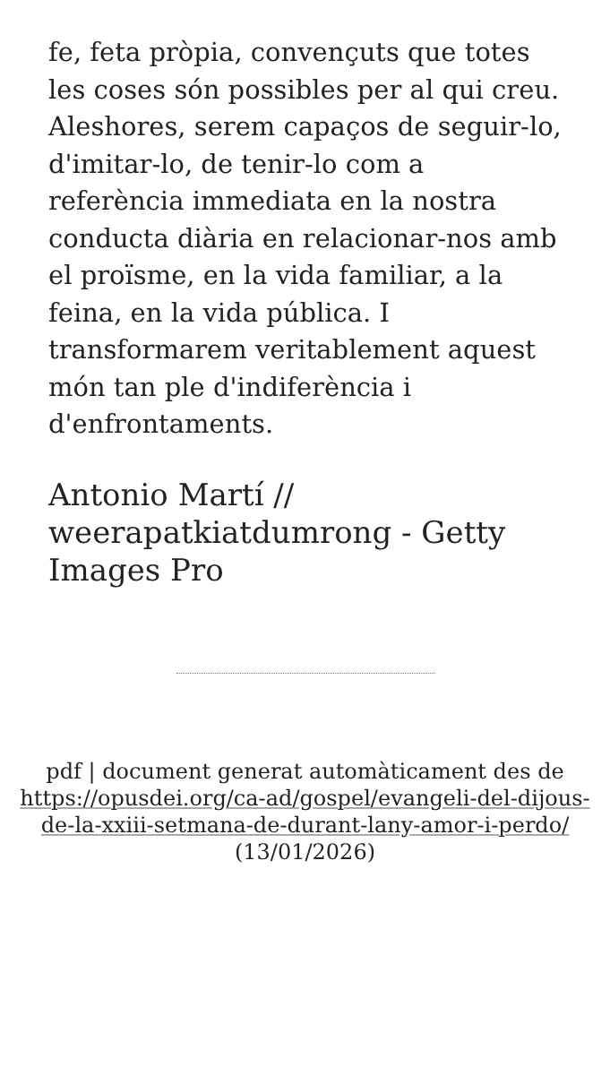fe, feta pròpia, convençuts que totes les coses són possibles per al qui creu. Aleshores, serem capaços de seguir-lo, d'imitar-lo, de tenir-lo com a referència immediata en la nostra conducta diària en relacionar-nos amb el proïsme, en la vida familiar, a la feina, en la vida pública. I transformarem veritablement aquest món tan ple d'indiferència i d'enfrontaments.
Antonio Martí // weerapatkiatdumrong - Getty Images Pro
pdf | document generat automàticament des de https://opusdei.org/ca-ad/gospel/evangeli-del-dijous-de-la-xxiii-setmana-de-durant-lany-amor-i-perdo/ (13/01/2026)